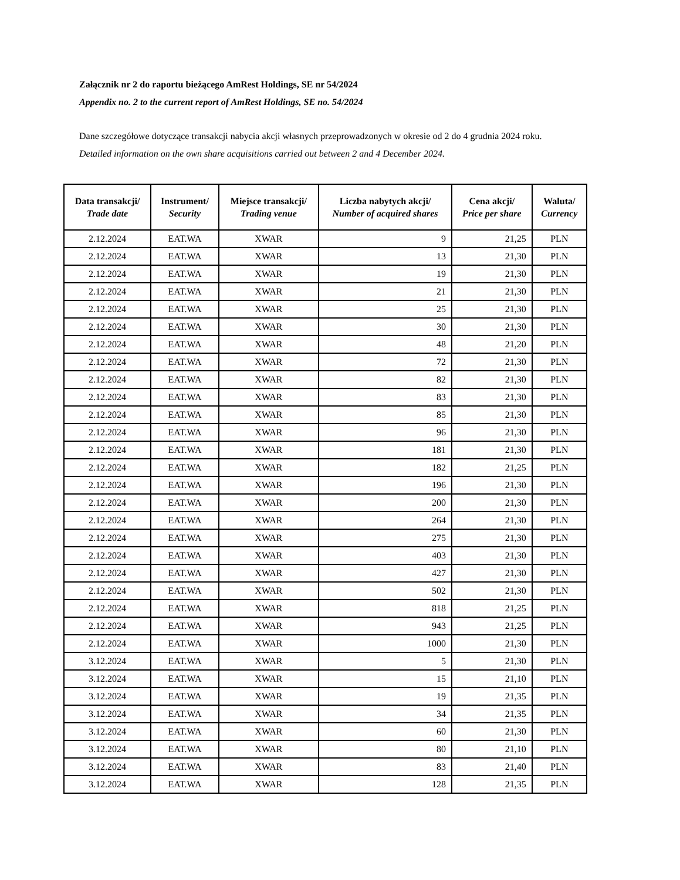Załącznik nr 2 do raportu bieżącego AmRest Holdings, SE nr 54/2024
Appendix no. 2 to the current report of AmRest Holdings, SE no. 54/2024
Dane szczegółowe dotyczące transakcji nabycia akcji własnych przeprowadzonych w okresie od 2 do 4 grudnia 2024 roku.
Detailed information on the own share acquisitions carried out between 2 and 4 December 2024.
| Data transakcji/ Trade date | Instrument/ Security | Miejsce transakcji/ Trading venue | Liczba nabytych akcji/ Number of acquired shares | Cena akcji/ Price per share | Waluta/ Currency |
| --- | --- | --- | --- | --- | --- |
| 2.12.2024 | EAT.WA | XWAR | 9 | 21,25 | PLN |
| 2.12.2024 | EAT.WA | XWAR | 13 | 21,30 | PLN |
| 2.12.2024 | EAT.WA | XWAR | 19 | 21,30 | PLN |
| 2.12.2024 | EAT.WA | XWAR | 21 | 21,30 | PLN |
| 2.12.2024 | EAT.WA | XWAR | 25 | 21,30 | PLN |
| 2.12.2024 | EAT.WA | XWAR | 30 | 21,30 | PLN |
| 2.12.2024 | EAT.WA | XWAR | 48 | 21,20 | PLN |
| 2.12.2024 | EAT.WA | XWAR | 72 | 21,30 | PLN |
| 2.12.2024 | EAT.WA | XWAR | 82 | 21,30 | PLN |
| 2.12.2024 | EAT.WA | XWAR | 83 | 21,30 | PLN |
| 2.12.2024 | EAT.WA | XWAR | 85 | 21,30 | PLN |
| 2.12.2024 | EAT.WA | XWAR | 96 | 21,30 | PLN |
| 2.12.2024 | EAT.WA | XWAR | 181 | 21,30 | PLN |
| 2.12.2024 | EAT.WA | XWAR | 182 | 21,25 | PLN |
| 2.12.2024 | EAT.WA | XWAR | 196 | 21,30 | PLN |
| 2.12.2024 | EAT.WA | XWAR | 200 | 21,30 | PLN |
| 2.12.2024 | EAT.WA | XWAR | 264 | 21,30 | PLN |
| 2.12.2024 | EAT.WA | XWAR | 275 | 21,30 | PLN |
| 2.12.2024 | EAT.WA | XWAR | 403 | 21,30 | PLN |
| 2.12.2024 | EAT.WA | XWAR | 427 | 21,30 | PLN |
| 2.12.2024 | EAT.WA | XWAR | 502 | 21,30 | PLN |
| 2.12.2024 | EAT.WA | XWAR | 818 | 21,25 | PLN |
| 2.12.2024 | EAT.WA | XWAR | 943 | 21,25 | PLN |
| 2.12.2024 | EAT.WA | XWAR | 1000 | 21,30 | PLN |
| 3.12.2024 | EAT.WA | XWAR | 5 | 21,30 | PLN |
| 3.12.2024 | EAT.WA | XWAR | 15 | 21,10 | PLN |
| 3.12.2024 | EAT.WA | XWAR | 19 | 21,35 | PLN |
| 3.12.2024 | EAT.WA | XWAR | 34 | 21,35 | PLN |
| 3.12.2024 | EAT.WA | XWAR | 60 | 21,30 | PLN |
| 3.12.2024 | EAT.WA | XWAR | 80 | 21,10 | PLN |
| 3.12.2024 | EAT.WA | XWAR | 83 | 21,40 | PLN |
| 3.12.2024 | EAT.WA | XWAR | 128 | 21,35 | PLN |